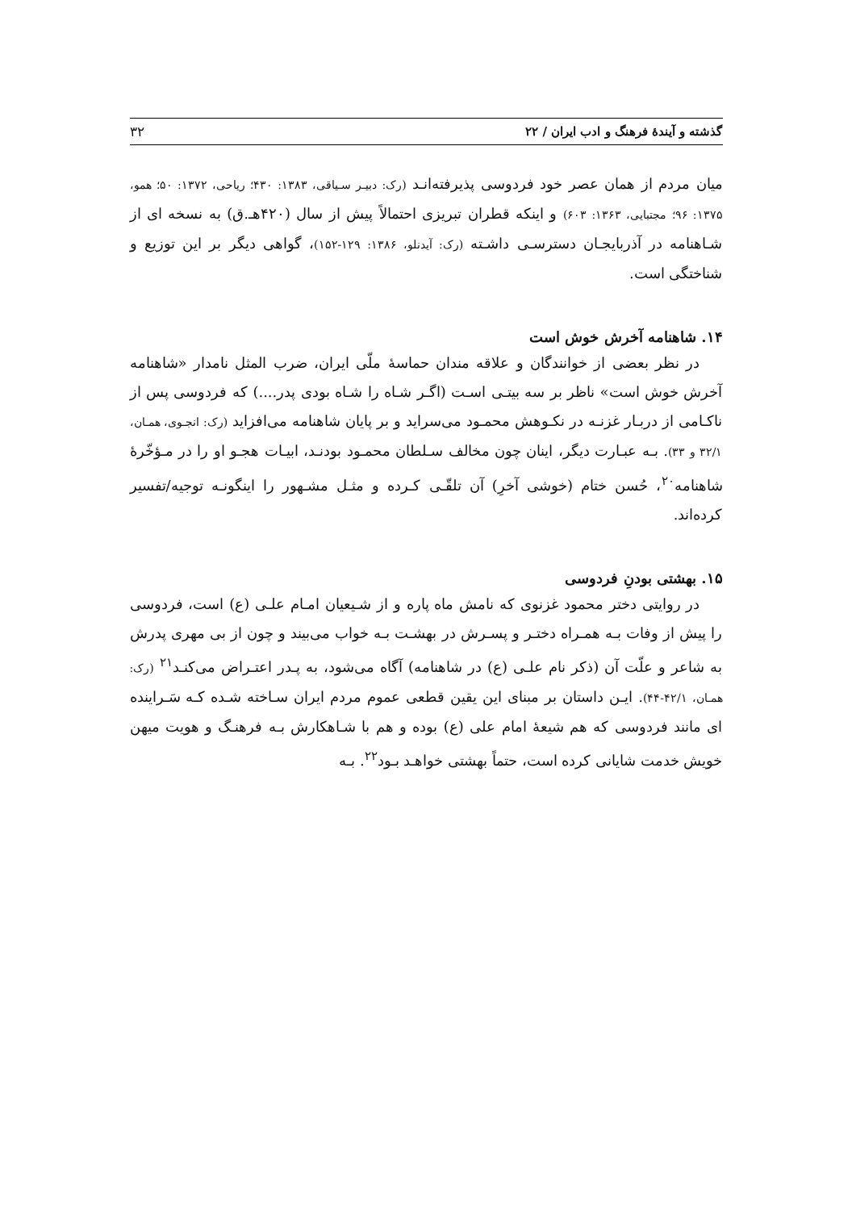گذشته و آیندهٔ فرهنگ و ادب ایران / ۲۲ ۳۲
میان مردم از همان عصر خود فردوسی پذیرفته‌انـد (رک: دبیـر سـیاقی، ۱۳۸۳: ۴۳۰؛ ریاحی، ۱۳۷۲: ۵۰؛ همو، ۱۳۷۵: ۹۶؛ مجتبایی، ۱۳۶۳: ۶۰۳) و اینکه قطران تبریزی احتمالاً پیش از سال (۴۲۰هـ.ق) به نسخه ای از شـاهنامه در آذربایجـان دسترسـی داشـته (رک: آیدنلو، ۱۳۸۶: ۱۲۹-۱۵۲)، گواهی دیگر بر این توزیع و شناختگی است.
۱۴. شاهنامه آخرش خوش است
در نظر بعضی از خوانندگان و علاقه مندان حماسهٔ ملّی ایران، ضرب المثل نامدار «شاهنامه آخرش خوش است» ناظر بر سه بیتـی اسـت (اگـر شـاه را شـاه بودی پدر....) که فردوسی پس از ناکـامی از دربـار غزنـه در نکـوهش محمـود می‌سراید و بر پایان شاهنامه می‌افزاید (رک: انجـوی، همـان، ۳۲/۱ و ۳۳). بـه عبـارت دیگر، اینان چون مخالف سـلطان محمـود بودنـد، ابیـات هجـو او را در مـؤخّرهٔ شاهنامه<sup>۲۰</sup>، حُسن ختام (خوشی آخرِ) آن تلقّـی کـرده و مثـل مشـهور را اینگونـه توجیه/تفسیر کرده‌اند.
۱۵. بهشتی بودنِ فردوسی
در روایتی دختر محمود غزنوی که نامش ماه پاره و از شـیعیان امـام علـی (ع) است، فردوسی را پیش از وفات بـه همـراه دختـر و پسـرش در بهشـت بـه خواب می‌بیند و چون از بی مهری پدرش به شاعر و علّت آن (ذکر نام علـی (ع) در شاهنامه) آگاه می‌شود، به پـدر اعتـراض می‌کنـد<sup>۲۱</sup> (رک: همـان، ۴۲/۱-۴۴). ایـن داستان بر مبنای این یقین قطعی عموم مردم ایران سـاخته شـده کـه سَـراینده ای مانند فردوسی که هم شیعهٔ امام علی (ع) بوده و هم با شـاهکارش بـه فرهنـگ و هویت میهن خویش خدمت شایانی کرده است، حتماً بهشتی خواهـد بـود<sup>۲۲</sup>. بـه